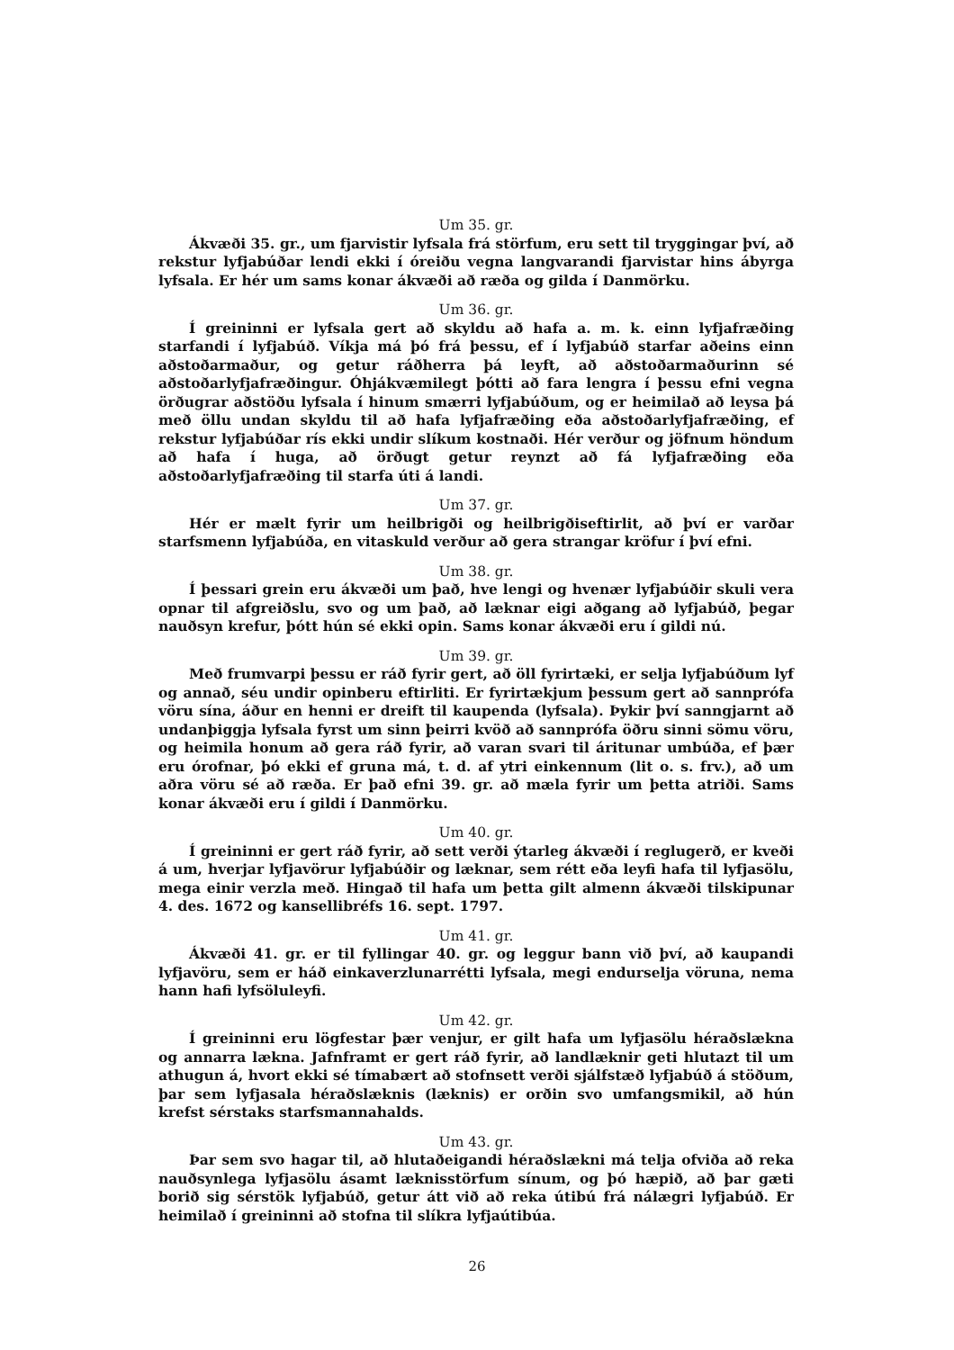Um 35. gr.
Ákvæði 35. gr., um fjarvistir lyfsala frá störfum, eru sett til tryggingar því, að rekstur lyfjabúðar lendi ekki í óreiðu vegna langvarandi fjarvistar hins ábyrga lyfsala. Er hér um sams konar ákvæði að ræða og gilda í Danmörku.
Um 36. gr.
Í greininni er lyfsala gert að skyldu að hafa a. m. k. einn lyfjafræðing starfandi í lyfjabúð. Víkja má þó frá þessu, ef í lyfjabúð starfar aðeins einn aðstoðarmaður, og getur ráðherra þá leyft, að aðstoðarmaðurinn sé aðstoðarlyfjafræðingur. Óhjákvæmilegt þótti að fara lengra í þessu efni vegna örðugrar aðstöðu lyfsala í hinum smærri lyfjabúðum, og er heimilað að leysa þá með öllu undan skyldu til að hafa lyfjafræðing eða aðstoðarlyfjafræðing, ef rekstur lyfjabúðar rís ekki undir slíkum kostnaði. Hér verður og jöfnum höndum að hafa í huga, að örðugt getur reynzt að fá lyfjafræðing eða aðstoðarlyfjafræðing til starfa úti á landi.
Um 37. gr.
Hér er mælt fyrir um heilbrigði og heilbrigðiseftirlit, að því er varðar starfsmenn lyfjabúða, en vitaskuld verður að gera strangar kröfur í því efni.
Um 38. gr.
Í þessari grein eru ákvæði um það, hve lengi og hvenær lyfjabúðir skuli vera opnar til afgreiðslu, svo og um það, að læknar eigi aðgang að lyfjabúð, þegar nauðsyn krefur, þótt hún sé ekki opin. Sams konar ákvæði eru í gildi nú.
Um 39. gr.
Með frumvarpi þessu er ráð fyrir gert, að öll fyrirtæki, er selja lyfjabúðum lyf og annað, séu undir opinberu eftirliti. Er fyrirtækjum þessum gert að sannprófa vöru sína, áður en henni er dreift til kaupenda (lyfsala). Þykir því sanngjarnt að undanþiggja lyfsala fyrst um sinn þeirri kvöð að sannprófa öðru sinni sömu vöru, og heimila honum að gera ráð fyrir, að varan svari til áritunar umbúða, ef þær eru órofnar, þó ekki ef gruna má, t. d. af ytri einkennum (lit o. s. frv.), að um aðra vöru sé að ræða. Er það efni 39. gr. að mæla fyrir um þetta atriði. Sams konar ákvæði eru í gildi í Danmörku.
Um 40. gr.
Í greininni er gert ráð fyrir, að sett verði ýtarleg ákvæði í reglugerð, er kveði á um, hverjar lyfjavörur lyfjabúðir og læknar, sem rétt eða leyfi hafa til lyfjasölu, mega einir verzla með. Hingað til hafa um þetta gilt almenn ákvæði tilskipunar 4. des. 1672 og kansellibréfs 16. sept. 1797.
Um 41. gr.
Ákvæði 41. gr. er til fyllingar 40. gr. og leggur bann við því, að kaupandi lyfjavöru, sem er háð einkaverzlunarrétti lyfsala, megi endurselja vöruna, nema hann hafi lyfsöluleyfi.
Um 42. gr.
Í greininni eru lögfestar þær venjur, er gilt hafa um lyfjasölu héraðslækna og annarra lækna. Jafnframt er gert ráð fyrir, að landlæknir geti hlutazt til um athugun á, hvort ekki sé tímabært að stofnsett verði sjálfstæð lyfjabúð á stöðum, þar sem lyfjasala héraðslæknis (læknis) er orðin svo umfangsmikil, að hún krefst sérstaks starfsmannahalds.
Um 43. gr.
Þar sem svo hagar til, að hlutaðeigandi héraðslækni má telja ofviða að reka nauðsynlega lyfjasölu ásamt læknisstörfum sínum, og þó hæpið, að þar gæti borið sig sérstök lyfjabúð, getur átt við að reka útibú frá nálægri lyfjabúð. Er heimilað í greininni að stofna til slíkra lyfjaútibúa.
26